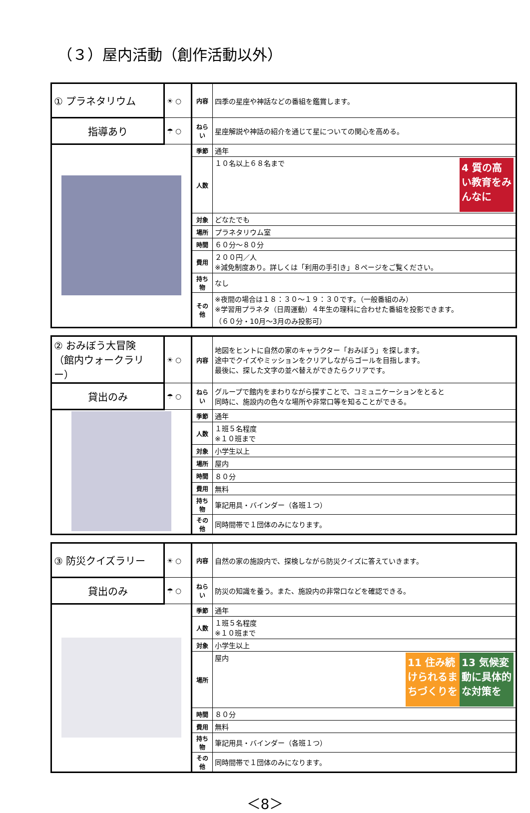（３）屋内活動（創作活動以外）
| ① プラネタリウム | ☀ ○ | 内容 | 四季の星座や神話などの番組を鑑賞します。 |
| 指導あり | ☂ ○ | ねらい | 星座解説や神話の紹介を通じて星についての関心を高める。 |
| | | 季節 | 通年 |
| | | 人数 | 4 質の高い教育をみんなに １０名以上６８名まで |
| | | 対象 | どなたでも |
| | | 場所 | プラネタリウム室 |
| | | 時間 | ６０分～８０分 |
| | | 費用 | ２００円／人 ※減免制度あり。詳しくは「利用の手引き」８ページをご覧ください。 |
| | | 持ち物 | なし |
| | | その他 | ※夜間の場合は１８：３０～１９：３０です。（一般番組のみ） ※学習用プラネタ（日周運動）４年生の理科に合わせた番組を投影できます。 （６０分・10月～3月のみ投影可） |
| ② おみぼう大冒険 （館内ウォークラリー） | ☀ ○ | 内容 | 地図をヒントに自然の家のキャラクター「おみぼう」を探します。 途中でクイズやミッションをクリアしながらゴールを目指します。 最後に、探した文字の並べ替えができたらクリアです。 |
| 貸出のみ | ☂ ○ | ねらい | グループで館内をまわりながら探すことで、コミュニケーションをとると 同時に、施設内の色々な場所や非常口等を知ることができる。 |
| | | 季節 | 通年 |
| | | 人数 | １班５名程度 ※１０班まで |
| | | 対象 | 小学生以上 |
| | | 場所 | 屋内 |
| | | 時間 | ８０分 |
| | | 費用 | 無料 |
| | | 持ち物 | 筆記用具・バインダー（各班１つ） |
| | | その他 | 同時間帯で１団体のみになります。 |
| ③ 防災クイズラリー | ☀ ○ | 内容 | 自然の家の施設内で、探検しながら防災クイズに答えていきます。 |
| 貸出のみ | ☂ ○ | ねらい | 防災の知識を養う。また、施設内の非常口などを確認できる。 |
| | | 季節 | 通年 |
| | | 人数 | １班５名程度 ※１０班まで |
| | | 対象 | 小学生以上 |
| | | 場所 | 13 気候変動に具体的な対策を 11 住み続けられるまちづくりを 屋内 |
| | | 時間 | ８０分 |
| | | 費用 | 無料 |
| | | 持ち物 | 筆記用具・バインダー（各班１つ） |
| | | その他 | 同時間帯で１団体のみになります。 |
＜8＞